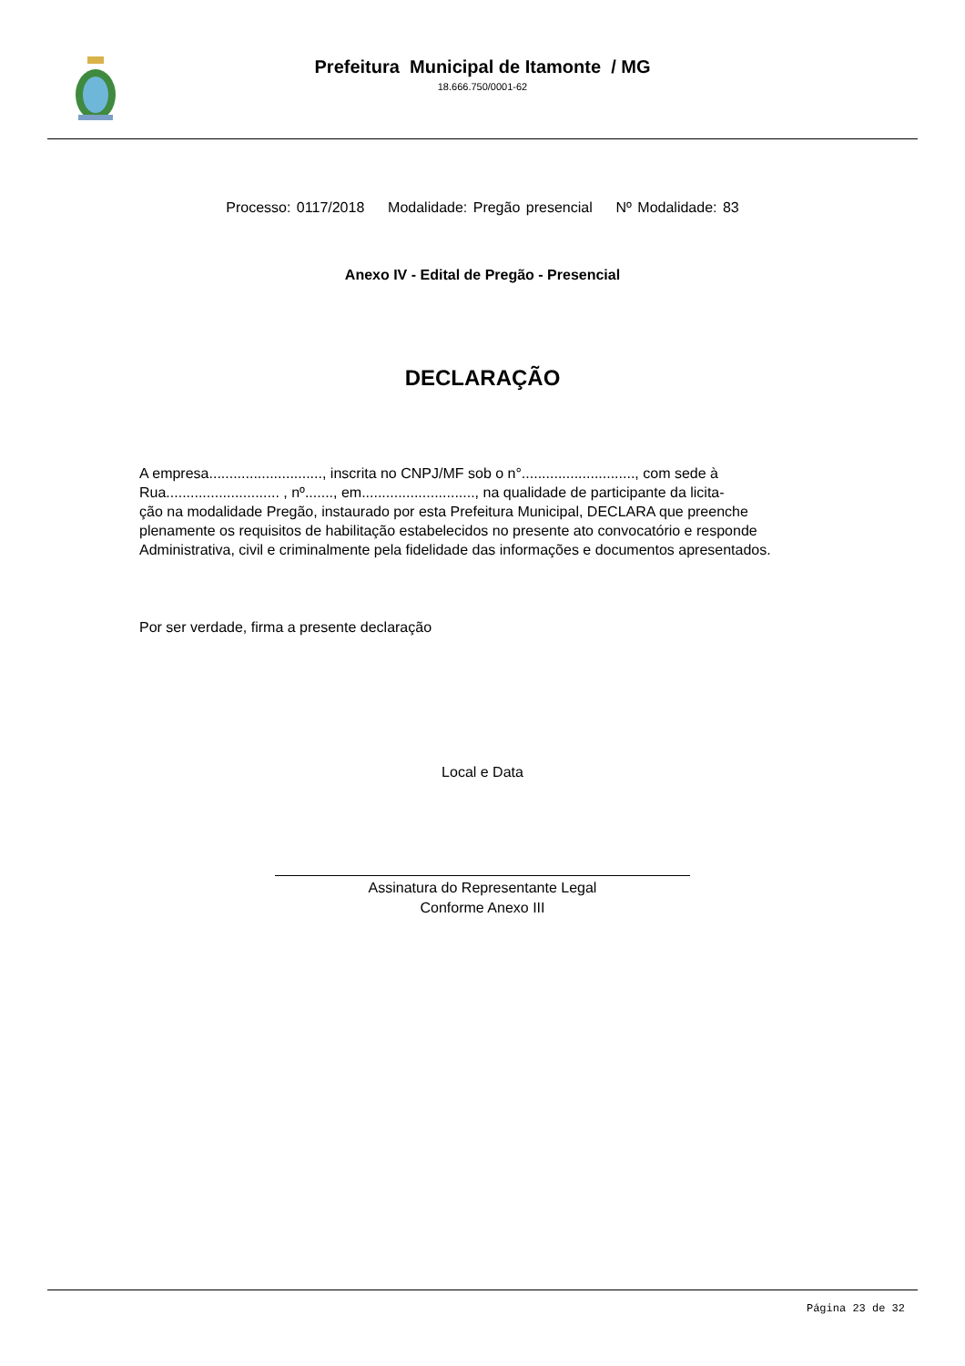Prefeitura Municipal de Itamonte / MG
18.666.750/0001-62
Processo: 0117/2018 Modalidade: Pregão presencial Nº Modalidade: 83
Anexo IV - Edital de Pregão - Presencial
DECLARAÇÃO
A empresa............................, inscrita no CNPJ/MF sob o n°............................, com sede à
Rua............................ , nº......., em............................, na qualidade de participante da licita-
ção na modalidade Pregão, instaurado por esta Prefeitura Municipal, DECLARA que preenche
plenamente os requisitos de habilitação estabelecidos no presente ato convocatório e responde
Administrativa, civil e criminalmente pela fidelidade das informações e documentos apresentados.
Por ser verdade, firma a presente declaração
Local e Data
Assinatura do Representante Legal
Conforme Anexo III
Página 23 de 32